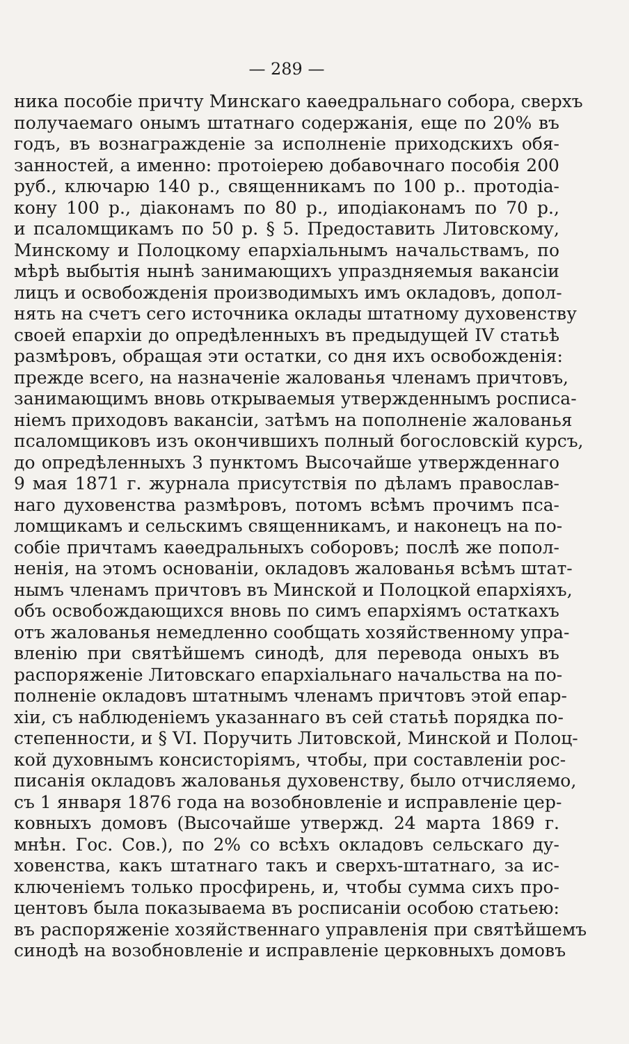— 289 —
ника пособіе причту Минскаго каѳедральнаго собора, сверхъ
получаемаго онымъ штатнаго содержанія, еще по 20% въ
годъ, въ вознагражденіе за исполненіе приходскихъ обя-
занностей, а именно: протоіерею добавочнаго пособія 200
руб., ключарю 140 р., священникамъ по 100 р.. протодіа-
кону 100 р., діаконамъ по 80 р., иподіаконамъ по 70 р.,
и псаломщикамъ по 50 р. § 5. Предоставить Литовскому,
Минскому и Полоцкому епархіальнымъ начальствамъ, по
мѣрѣ выбытія нынѣ занимающихъ упраздняемыя вакансіи
лицъ и освобожденія производимыхъ имъ окладовъ, допол-
нять на счетъ сего источника оклады штатному духовенству
своей епархіи до опредѣленныхъ въ предыдущей IV статьѣ
размѣровъ, обращая эти остатки, со дня ихъ освобожденія:
прежде всего, на назначеніе жалованья членамъ причтовъ,
занимающимъ вновь открываемыя утвержденнымъ росписа-
ніемъ приходовъ вакансіи, затѣмъ на пополненіе жалованья
псаломщиковъ изъ окончившихъ полный богословскій курсъ,
до опредѣленныхъ 3 пунктомъ Высочайше утвержденнаго
9 мая 1871 г. журнала присутствія по дѣламъ православ-
наго духовенства размѣровъ, потомъ всѣмъ прочимъ пса-
ломщикамъ и сельскимъ священникамъ, и наконецъ на по-
собіе причтамъ каѳедральныхъ соборовъ; послѣ же попол-
ненія, на этомъ основаніи, окладовъ жалованья всѣмъ штат-
нымъ членамъ причтовъ въ Минской и Полоцкой епархіяхъ,
объ освобождающихся вновь по симъ епархіямъ остаткахъ
отъ жалованья немедленно сообщать хозяйственному упра-
вленію при святѣйшемъ синодѣ, для перевода оныхъ въ
распоряженіе Литовскаго епархіальнаго начальства на по-
полненіе окладовъ штатнымъ членамъ причтовъ этой епар-
хіи, съ наблюденіемъ указаннаго въ сей статьѣ порядка по-
степенности, и § VI. Поручить Литовской, Минской и Полоц-
кой духовнымъ консисторіямъ, чтобы, при составленіи рос-
писанія окладовъ жалованья духовенству, было отчисляемо,
съ 1 января 1876 года на возобновленіе и исправленіе цер-
ковныхъ домовъ (Высочайше утвержд. 24 марта 1869 г.
мнѣн. Гос. Сов.), по 2% со всѣхъ окладовъ сельскаго ду-
ховенства, какъ штатнаго такъ и сверхъ-штатнаго, за ис-
ключеніемъ только просфирень, и, чтобы сумма сихъ про-
центовъ была показываема въ росписаніи особою статьею:
въ распоряженіе хозяйственнаго управленія при святѣйшемъ
синодѣ на возобновленіе и исправленіе церковныхъ домовъ